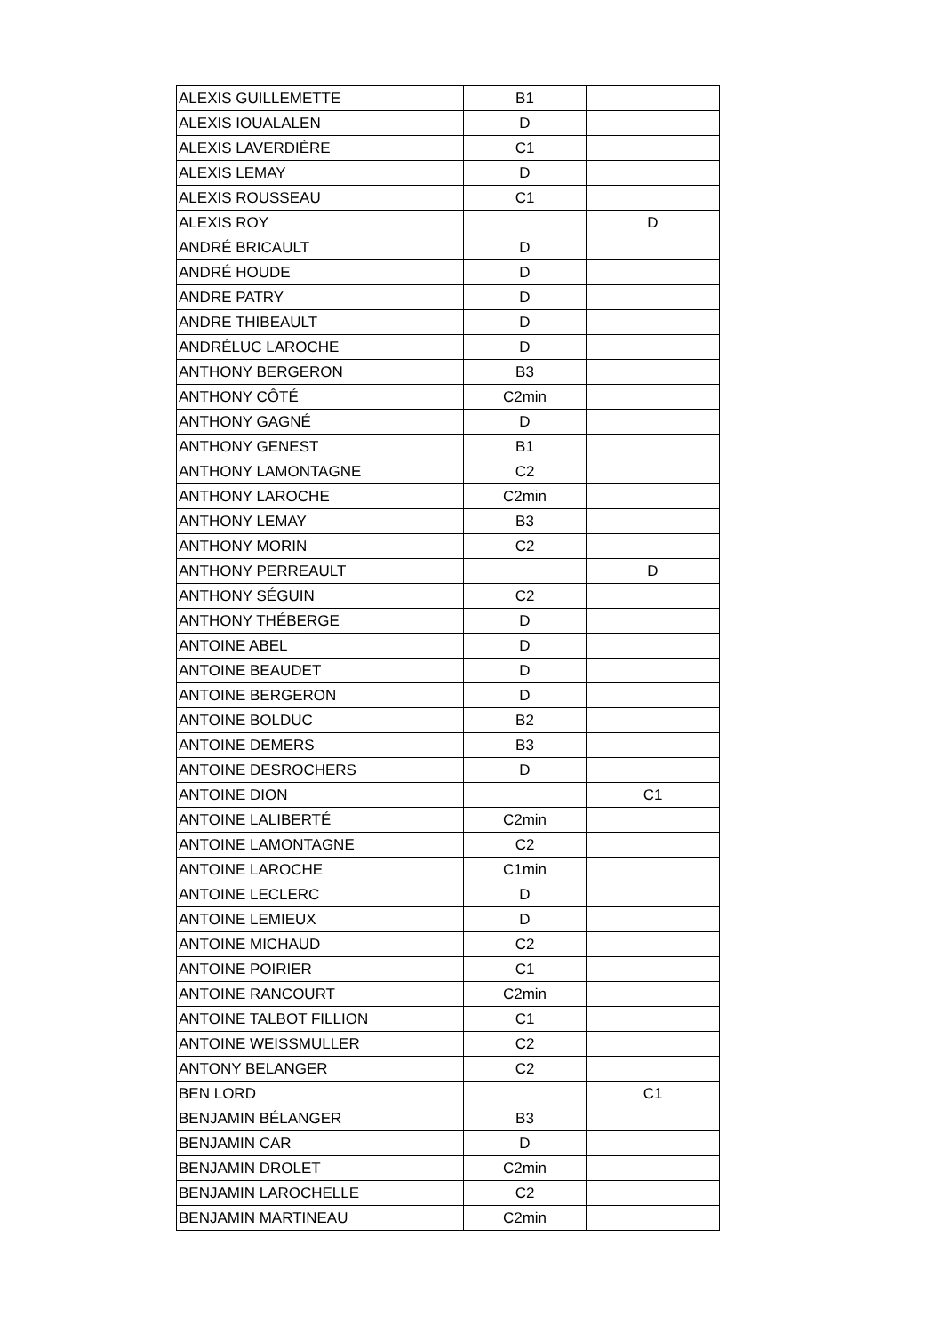| ALEXIS GUILLEMETTE | B1 | |
| ALEXIS IOUALALEN | D | |
| ALEXIS LAVERDIÈRE | C1 | |
| ALEXIS LEMAY | D | |
| ALEXIS ROUSSEAU | C1 | |
| ALEXIS ROY | | D |
| ANDRÉ BRICAULT | D | |
| ANDRÉ HOUDE | D | |
| ANDRE PATRY | D | |
| ANDRE THIBEAULT | D | |
| ANDRÉLUC LAROCHE | D | |
| ANTHONY BERGERON | B3 | |
| ANTHONY CÔTÉ | C2min | |
| ANTHONY GAGNÉ | D | |
| ANTHONY GENEST | B1 | |
| ANTHONY LAMONTAGNE | C2 | |
| ANTHONY LAROCHE | C2min | |
| ANTHONY LEMAY | B3 | |
| ANTHONY MORIN | C2 | |
| ANTHONY PERREAULT | | D |
| ANTHONY SÉGUIN | C2 | |
| ANTHONY THÉBERGE | D | |
| ANTOINE ABEL | D | |
| ANTOINE BEAUDET | D | |
| ANTOINE BERGERON | D | |
| ANTOINE BOLDUC | B2 | |
| ANTOINE DEMERS | B3 | |
| ANTOINE DESROCHERS | D | |
| ANTOINE DION | | C1 |
| ANTOINE LALIBERTÉ | C2min | |
| ANTOINE LAMONTAGNE | C2 | |
| ANTOINE LAROCHE | C1min | |
| ANTOINE LECLERC | D | |
| ANTOINE LEMIEUX | D | |
| ANTOINE MICHAUD | C2 | |
| ANTOINE POIRIER | C1 | |
| ANTOINE RANCOURT | C2min | |
| ANTOINE TALBOT FILLION | C1 | |
| ANTOINE WEISSMULLER | C2 | |
| ANTONY BELANGER | C2 | |
| BEN LORD | | C1 |
| BENJAMIN BÉLANGER | B3 | |
| BENJAMIN CAR | D | |
| BENJAMIN DROLET | C2min | |
| BENJAMIN LAROCHELLE | C2 | |
| BENJAMIN MARTINEAU | C2min | |